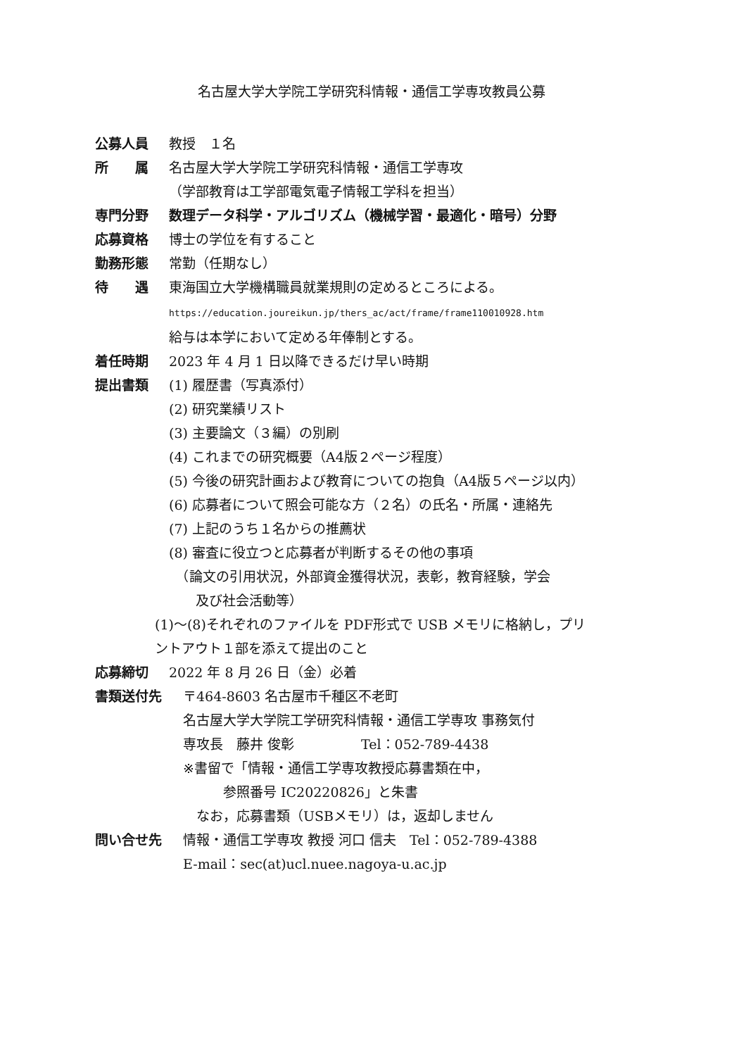名古屋大学大学院工学研究科情報・通信工学専攻教員公募
公募人員 教授　１名
所　　属 名古屋大学大学院工学研究科情報・通信工学専攻
（学部教育は工学部電気電子情報工学科を担当）
専門分野 数理データ科学・アルゴリズム（機械学習・最適化・暗号）分野
応募資格 博士の学位を有すること
勤務形態 常勤（任期なし）
待　　遇 東海国立大学機構職員就業規則の定めるところによる。
https://education.joureikun.jp/thers_ac/act/frame/frame110010928.htm
給与は本学において定める年俸制とする。
着任時期 2023 年 4 月 1 日以降できるだけ早い時期
提出書類 (1) 履歴書（写真添付）
(2) 研究業績リスト
(3) 主要論文（３編）の別刷
(4) これまでの研究概要（A4版２ページ程度）
(5) 今後の研究計画および教育についての抱負（A4版５ページ以内）
(6) 応募者について照会可能な方（２名）の氏名・所属・連絡先
(7) 上記のうち１名からの推薦状
(8) 審査に役立つと応募者が判断するその他の事項
　（論文の引用状況，外部資金獲得状況，表彰，教育経験，学会
　　及び社会活動等）
(1)～(8)それぞれのファイルを PDF形式で USB メモリに格納し，プリ
ントアウト１部を添えて提出のこと
応募締切 2022 年 8 月 26 日（金）必着
書類送付先 〒464-8603 名古屋市千種区不老町
名古屋大学大学院工学研究科情報・通信工学専攻 事務気付
専攻長　藤井 俊彰　　　　　Tel：052-789-4438
※書留で「情報・通信工学専攻教授応募書類在中，
　　　参照番号 IC20220826」と朱書
　なお，応募書類（USBメモリ）は，返却しません
問い合せ先 情報・通信工学専攻 教授 河口 信夫　Tel：052-789-4388
E-mail：sec(at)ucl.nuee.nagoya-u.ac.jp